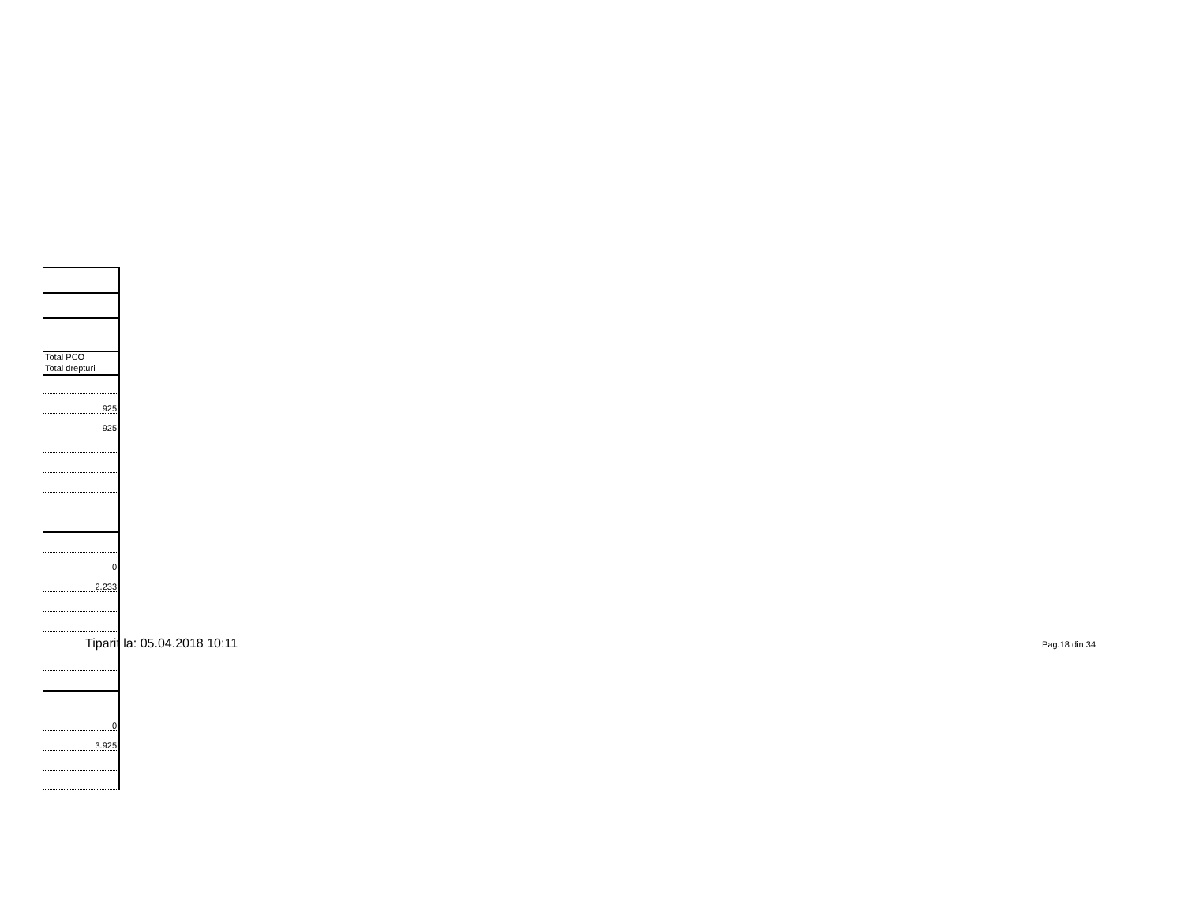| Total PCO |
| Total drepturi |
| 925 |
| 925 |
| 0 |
| 2.233 |
| 0 |
| 3.925 |
Tiparit la: 05.04.2018 10:11 Pag.18 din 34